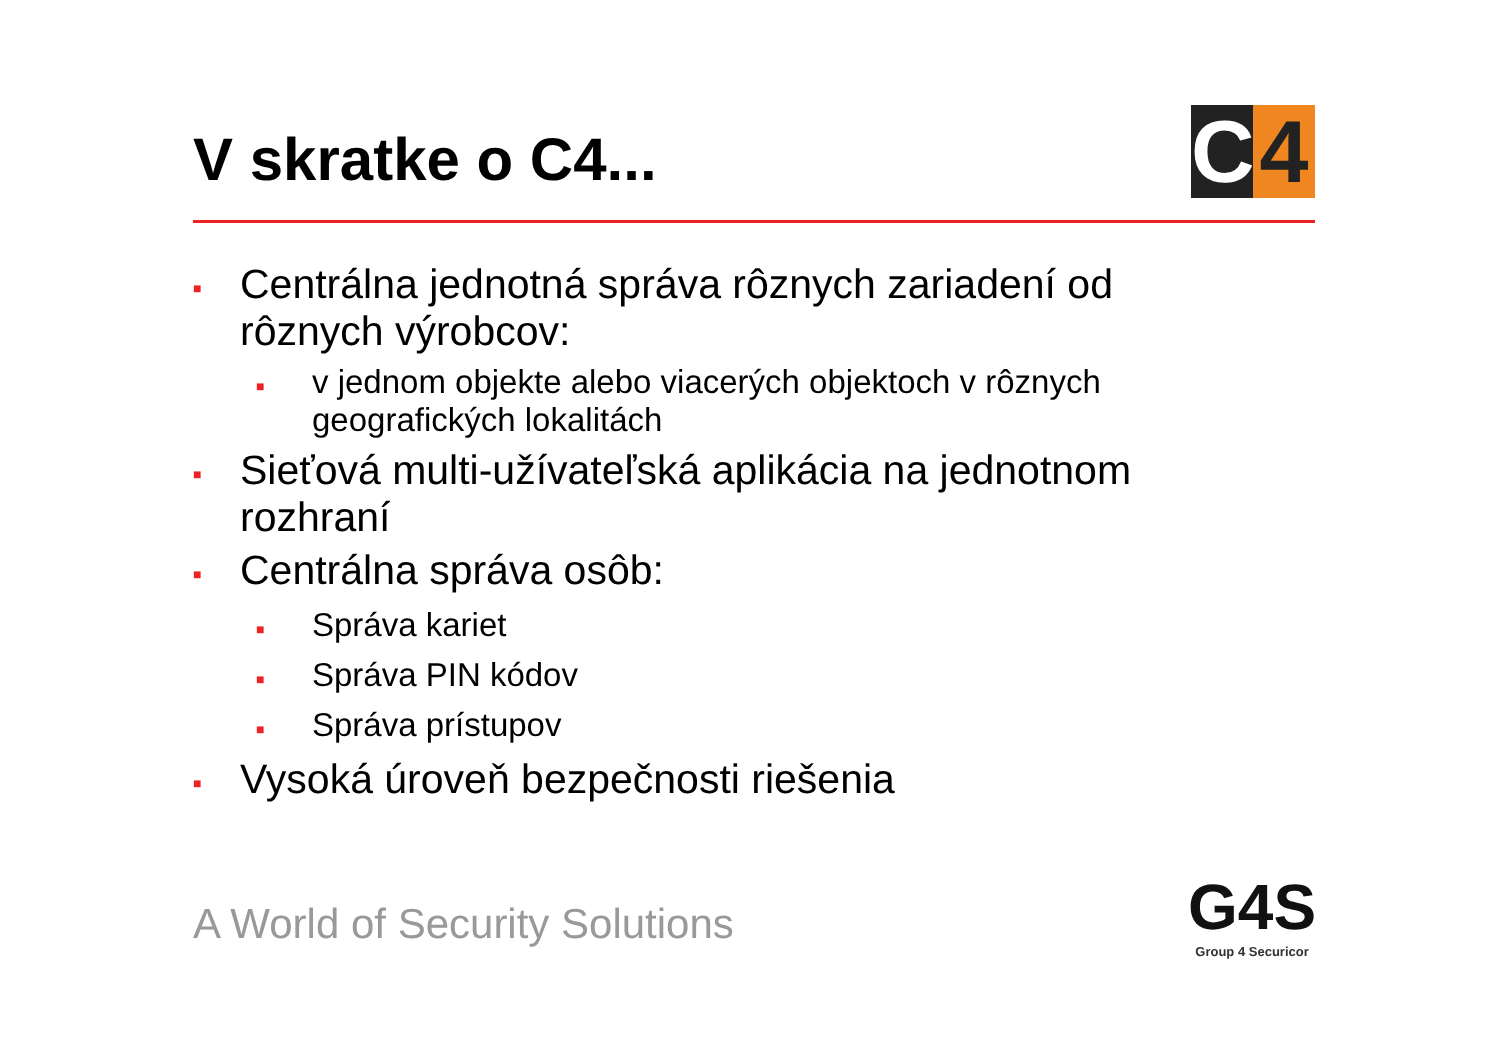V skratke o C4...
C 4
■ Centrálna jednotná správa rôznych zariadení od rôznych výrobcov:
■ v jednom objekte alebo viacerých objektoch v rôznych geografických lokalitách
■ Sieťová multi-užívateľská aplikácia na jednotnom rozhraní
■ Centrálna správa osôb:
■ Správa kariet
■ Správa PIN kódov
■ Správa prístupov
■ Vysoká úroveň bezpečnosti riešenia
A World of Security Solutions
G4S
Group 4 Securicor